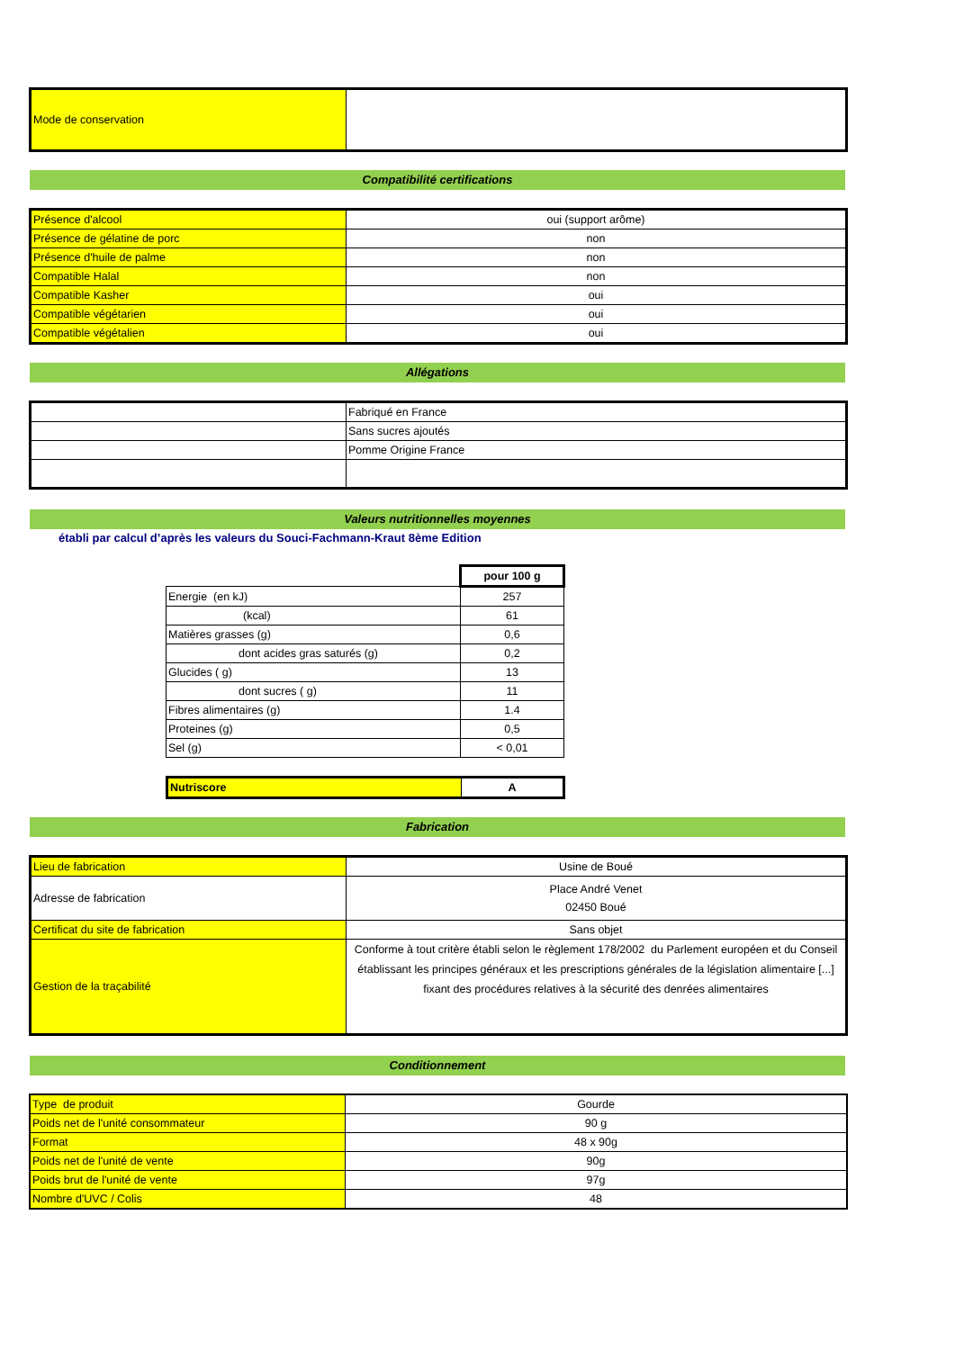| Mode de conservation | |
Compatibilité certifications
| Présence d'alcool | oui (support arôme) |
| Présence de gélatine de porc | non |
| Présence d'huile de palme | non |
| Compatible Halal | non |
| Compatible Kasher | oui |
| Compatible végétarien | oui |
| Compatible végétalien | oui |
Allégations
| | Fabriqué en France |
| | Sans sucres ajoutés |
| | Pomme Origine France |
Valeurs nutritionnelles moyennes
établi par calcul d’après les valeurs du Souci-Fachmann-Kraut 8ème Edition
| | pour 100 g |
| Energie (en kJ) | 257 |
| (kcal) | 61 |
| Matières grasses (g) | 0,6 |
| dont acides gras saturés (g) | 0,2 |
| Glucides ( g) | 13 |
| dont sucres ( g) | 11 |
| Fibres alimentaires (g) | 1.4 |
| Proteines (g) | 0,5 |
| Sel (g) | < 0,01 |
| Nutriscore | A |
Fabrication
| Lieu de fabrication | Usine de Boué |
| Adresse de fabrication | Place André Venet 02450 Boué |
| Certificat du site de fabrication | Sans objet |
| Gestion de la traçabilité | Conforme à tout critère établi selon le règlement 178/2002 du Parlement européen et du Conseil établissant les principes généraux et les prescriptions générales de la législation alimentaire [...] fixant des procédures relatives à la sécurité des denrées alimentaires |
Conditionnement
| Type de produit | Gourde |
| Poids net de l'unité consommateur | 90 g |
| Format | 48 x 90g |
| Poids net de l'unité de vente | 90g |
| Poids brut de l'unité de vente | 97g |
| Nombre d'UVC / Colis | 48 |